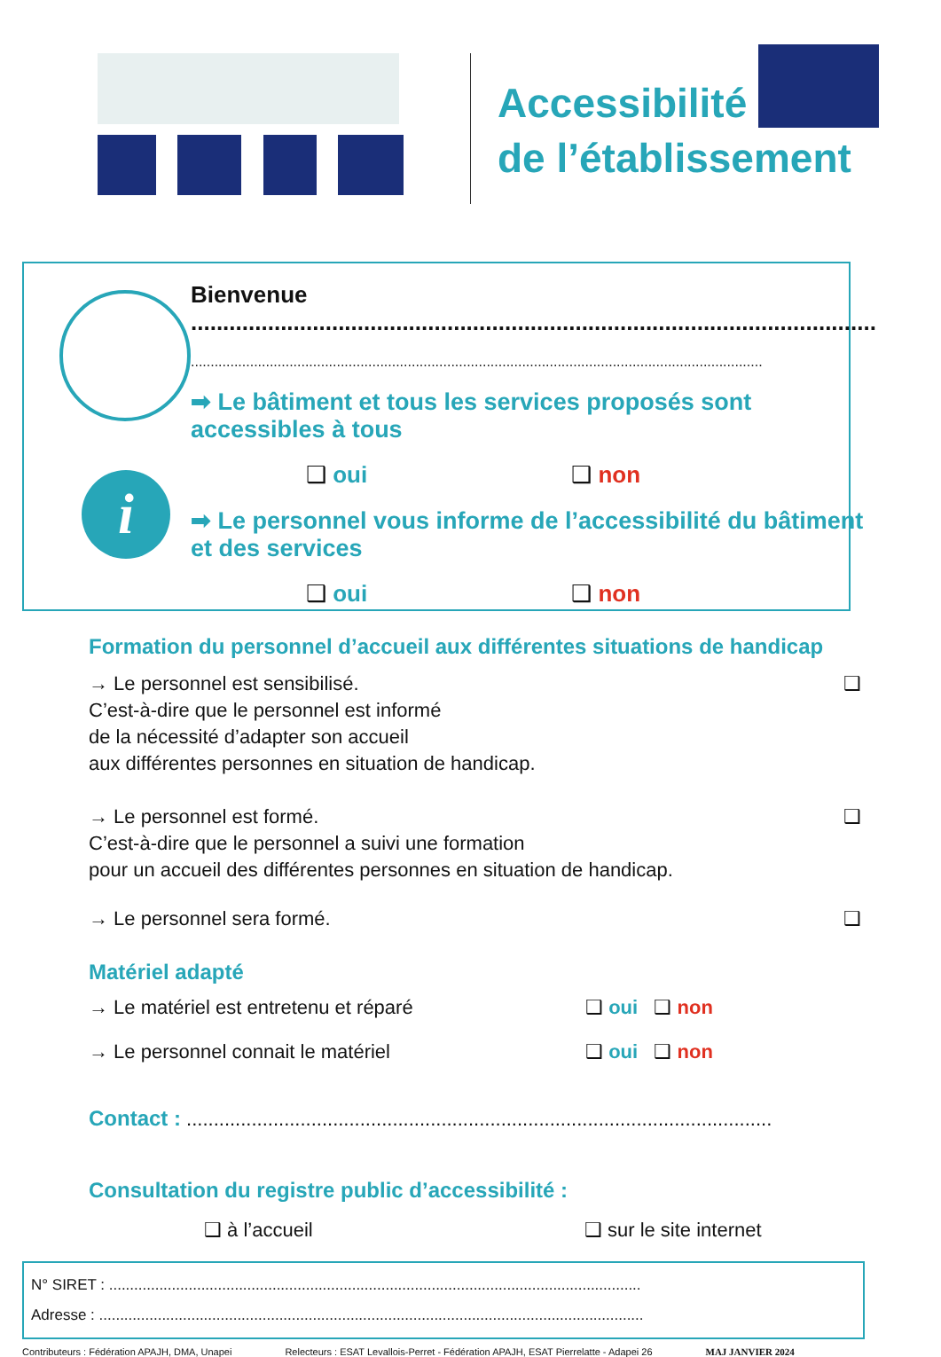Accessibilité
de l’établissement
i
Bienvenue ...........................................................................................................
.................................................................................................................................................
➡ Le bâtiment et tous les services proposés sont accessibles à tous
❑ oui ❑ non
➡ Le personnel vous informe de l’accessibilité du bâtiment et des services
❑ oui ❑ non
Formation du personnel d’accueil aux différentes situations de handicap
→ Le personnel est sensibilisé. ❑
C’est-à-dire que le personnel est informé
de la nécessité d’adapter son accueil
aux différentes personnes en situation de handicap.
→ Le personnel est formé. ❑
C’est-à-dire que le personnel a suivi une formation
pour un accueil des différentes personnes en situation de handicap.
→ Le personnel sera formé. ❑
Matériel adapté
→ Le matériel est entretenu et réparé ❑ oui ❑ non
→ Le personnel connait le matériel ❑ oui ❑ non
Contact : ............................................................................................................
Consultation du registre public d’accessibilité :
❑ à l’accueil ❑ sur le site internet
N° SIRET : ...............................................................................................................................
Adresse : ..................................................................................................................................
Contributeurs : Fédération APAJH, DMA, Unapei Relecteurs : ESAT Levallois-Perret - Fédération APAJH, ESAT Pierrelatte - Adapei 26 MAJ JANVIER 2024